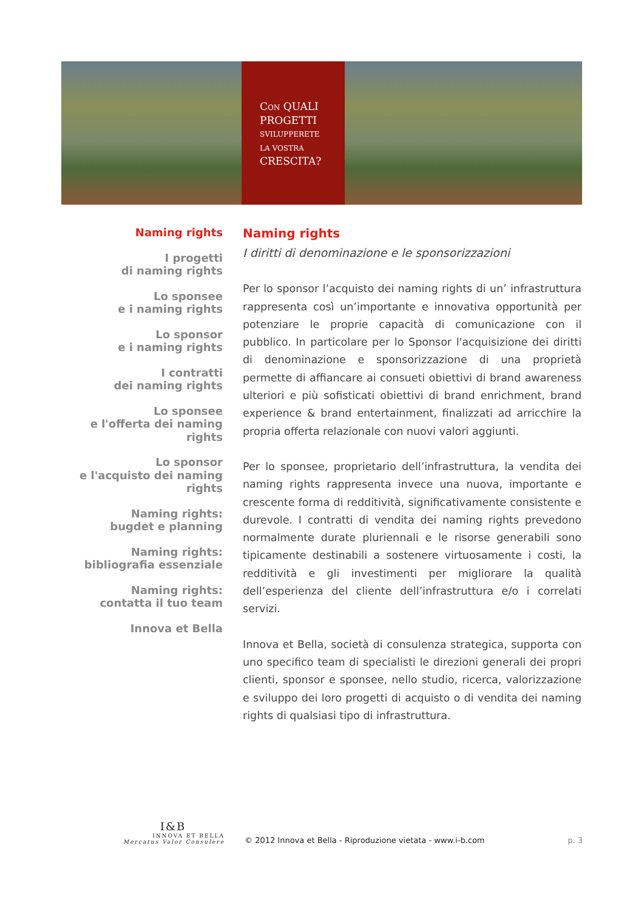CON QUALI
PROGETTI
SVILUPPERETE
LA VOSTRA
CRESCITA?
Naming rights
I progetti
di naming rights
Lo sponsee
e i naming rights
Lo sponsor
e i naming rights
I contratti
dei naming rights
Lo sponsee
e l'offerta dei naming rights
Lo sponsor
e l'acquisto dei naming rights
Naming rights:
bugdet e planning
Naming rights:
bibliografia essenziale
Naming rights:
contatta il tuo team
Innova et Bella
Naming rights
I diritti di denominazione e le sponsorizzazioni
Per lo sponsor l’acquisto dei naming rights di un’ infrastruttura rappresenta così un’importante e innovativa opportunità per potenziare le proprie capacità di comunicazione con il pubblico. In particolare per lo Sponsor l'acquisizione dei diritti di denominazione e sponsorizzazione di una proprietà permette di affiancare ai consueti obiettivi di brand awareness ulteriori e più sofisticati obiettivi di brand enrichment, brand experience & brand entertainment, finalizzati ad arricchire la propria offerta relazionale con nuovi valori aggiunti.
Per lo sponsee, proprietario dell’infrastruttura, la vendita dei naming rights rappresenta invece una nuova, importante e crescente forma di redditività, significativamente consistente e durevole. I contratti di vendita dei naming rights prevedono normalmente durate pluriennali e le risorse generabili sono tipicamente destinabili a sostenere virtuosamente i costi, la redditività e gli investimenti per migliorare la qualità dell’esperienza del cliente dell’infrastruttura e/o i correlati servizi.
Innova et Bella, società di consulenza strategica, supporta con uno specifico team di specialisti le direzioni generali dei propri clienti, sponsor e sponsee, nello studio, ricerca, valorizzazione e sviluppo dei loro progetti di acquisto o di vendita dei naming rights di qualsiasi tipo di infrastruttura.
I&B
INNOVA ET BELLA
Mercatus Valor Consulere
© 2012 Innova et Bella - Riproduzione vietata - www.i-b.com
p. 3